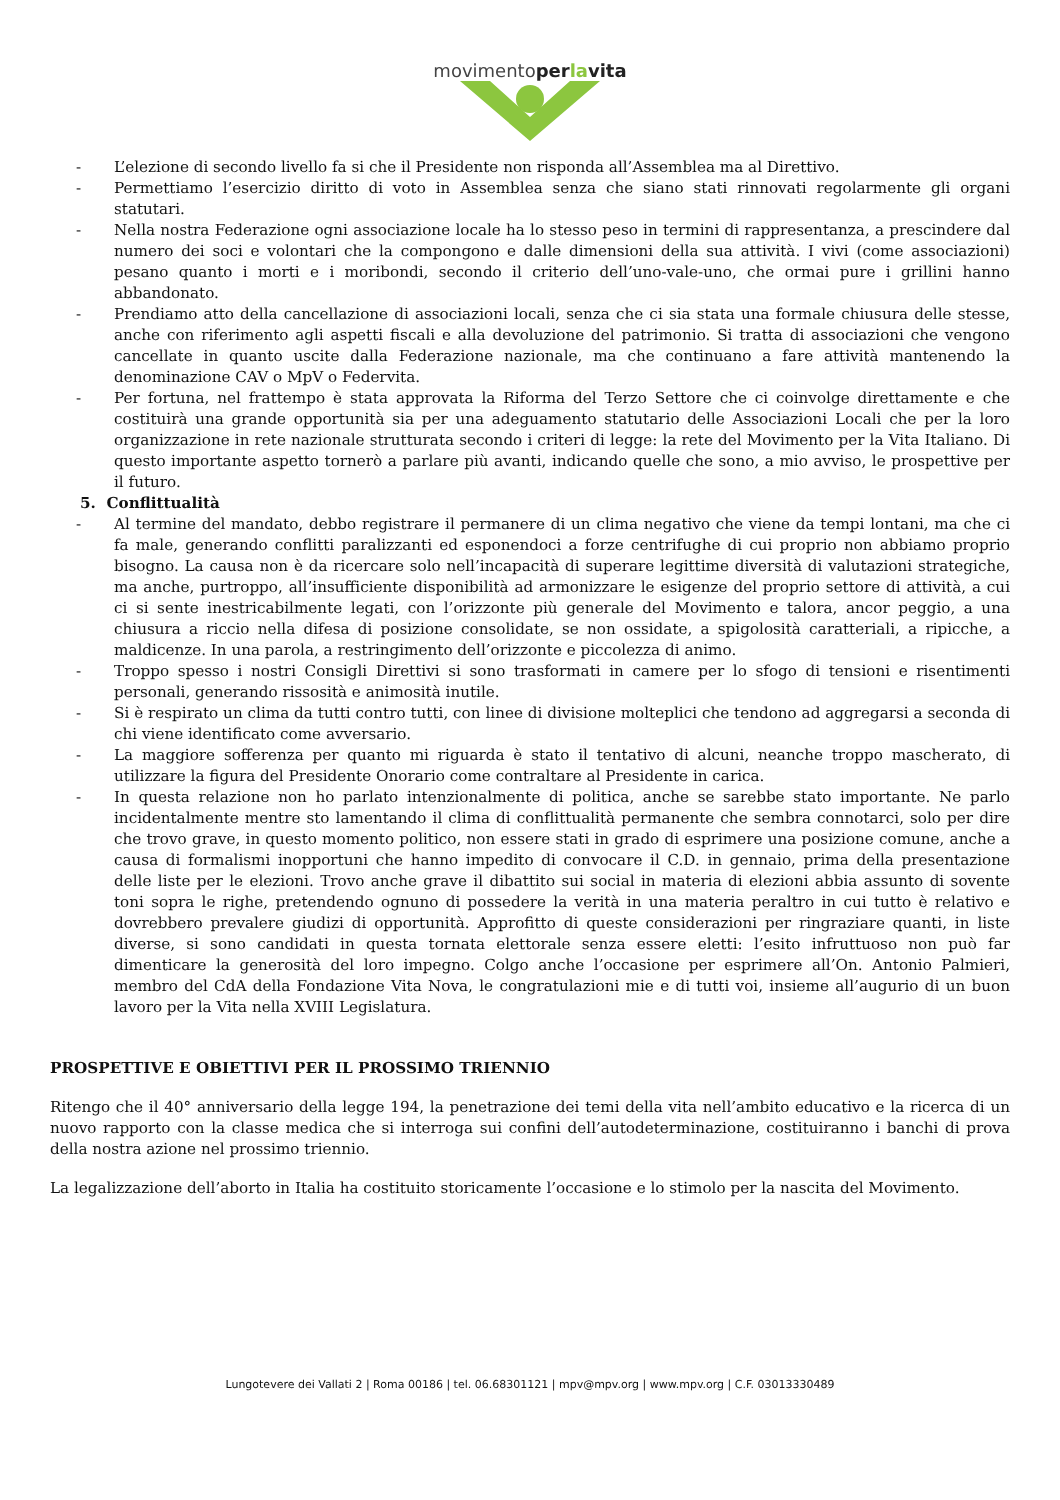movimentoperlavita
- L’elezione di secondo livello fa si che il Presidente non risponda all’Assemblea ma al Direttivo.
- Permettiamo l’esercizio diritto di voto in Assemblea senza che siano stati rinnovati regolarmente gli organi statutari.
- Nella nostra Federazione ogni associazione locale ha lo stesso peso in termini di rappresentanza, a prescindere dal numero dei soci e volontari che la compongono e dalle dimensioni della sua attività. I vivi (come associazioni) pesano quanto i morti e i moribondi, secondo il criterio dell’uno-vale-uno, che ormai pure i grillini hanno abbandonato.
- Prendiamo atto della cancellazione di associazioni locali, senza che ci sia stata una formale chiusura delle stesse, anche con riferimento agli aspetti fiscali e alla devoluzione del patrimonio. Si tratta di associazioni che vengono cancellate in quanto uscite dalla Federazione nazionale, ma che continuano a fare attività mantenendo la denominazione CAV o MpV o Federvita.
- Per fortuna, nel frattempo è stata approvata la Riforma del Terzo Settore che ci coinvolge direttamente e che costituirà una grande opportunità sia per una adeguamento statutario delle Associazioni Locali che per la loro organizzazione in rete nazionale strutturata secondo i criteri di legge: la rete del Movimento per la Vita Italiano. Di questo importante aspetto tornerò a parlare più avanti, indicando quelle che sono, a mio avviso, le prospettive per il futuro.
5. Conflittualità
- Al termine del mandato, debbo registrare il permanere di un clima negativo che viene da tempi lontani, ma che ci fa male, generando conflitti paralizzanti ed esponendoci a forze centrifughe di cui proprio non abbiamo proprio bisogno. La causa non è da ricercare solo nell’incapacità di superare legittime diversità di valutazioni strategiche, ma anche, purtroppo, all’insufficiente disponibilità ad armonizzare le esigenze del proprio settore di attività, a cui ci si sente inestricabilmente legati, con l’orizzonte più generale del Movimento e talora, ancor peggio, a una chiusura a riccio nella difesa di posizione consolidate, se non ossidate, a spigolosità caratteriali, a ripicche, a maldicenze. In una parola, a restringimento dell’orizzonte e piccolezza di animo.
- Troppo spesso i nostri Consigli Direttivi si sono trasformati in camere per lo sfogo di tensioni e risentimenti personali, generando rissosità e animosità inutile.
- Si è respirato un clima da tutti contro tutti, con linee di divisione molteplici che tendono ad aggregarsi a seconda di chi viene identificato come avversario.
- La maggiore sofferenza per quanto mi riguarda è stato il tentativo di alcuni, neanche troppo mascherato, di utilizzare la figura del Presidente Onorario come contraltare al Presidente in carica.
- In questa relazione non ho parlato intenzionalmente di politica, anche se sarebbe stato importante. Ne parlo incidentalmente mentre sto lamentando il clima di conflittualità permanente che sembra connotarci, solo per dire che trovo grave, in questo momento politico, non essere stati in grado di esprimere una posizione comune, anche a causa di formalismi inopportuni che hanno impedito di convocare il C.D. in gennaio, prima della presentazione delle liste per le elezioni. Trovo anche grave il dibattito sui social in materia di elezioni abbia assunto di sovente toni sopra le righe, pretendendo ognuno di possedere la verità in una materia peraltro in cui tutto è relativo e dovrebbero prevalere giudizi di opportunità. Approfitto di queste considerazioni per ringraziare quanti, in liste diverse, si sono candidati in questa tornata elettorale senza essere eletti: l’esito infruttuoso non può far dimenticare la generosità del loro impegno. Colgo anche l’occasione per esprimere all’On. Antonio Palmieri, membro del CdA della Fondazione Vita Nova, le congratulazioni mie e di tutti voi, insieme all’augurio di un buon lavoro per la Vita nella XVIII Legislatura.
PROSPETTIVE E OBIETTIVI PER IL PROSSIMO TRIENNIO
Ritengo che il 40° anniversario della legge 194, la penetrazione dei temi della vita nell’ambito educativo e la ricerca di un nuovo rapporto con la classe medica che si interroga sui confini dell’autodeterminazione, costituiranno i banchi di prova della nostra azione nel prossimo triennio.
La legalizzazione dell’aborto in Italia ha costituito storicamente l’occasione e lo stimolo per la nascita del Movimento.
Lungotevere dei Vallati 2 | Roma 00186 | tel. 06.68301121 | mpv@mpv.org | www.mpv.org | C.F. 03013330489